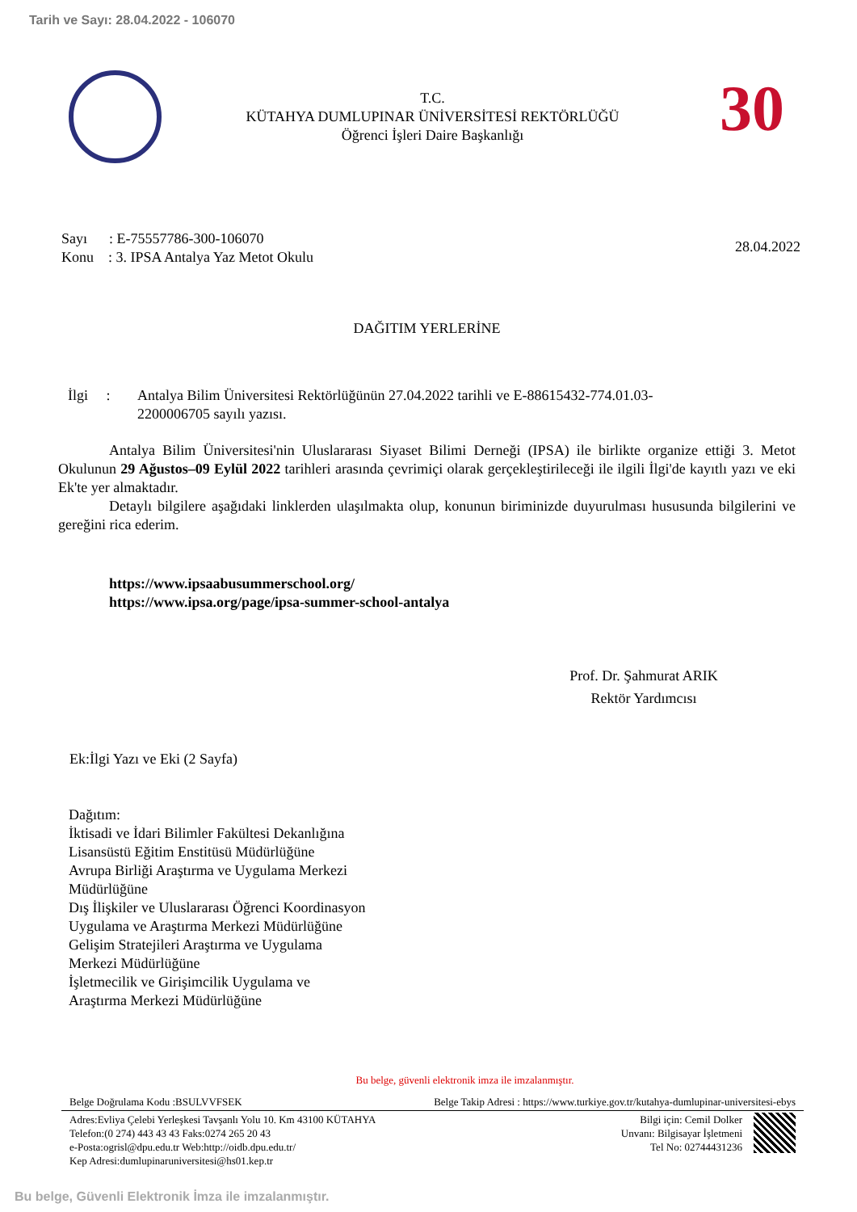Tarih ve Sayı: 28.04.2022 - 106070
T.C.
KÜTAHYA DUMLUPINAR ÜNİVERSİTESİ REKTÖRLÜĞÜ
Öğrenci İşleri Daire Başkanlığı
30
Sayı : E-75557786-300-106070
Konu : 3. IPSA Antalya Yaz Metot Okulu
28.04.2022
DAĞITIM YERLERİNE
İlgi :
Antalya Bilim Üniversitesi Rektörlüğünün 27.04.2022 tarihli ve E-88615432-774.01.03-2200006705 sayılı yazısı.
Antalya Bilim Üniversitesi'nin Uluslararası Siyaset Bilimi Derneği (IPSA) ile birlikte organize ettiği 3. Metot Okulunun 29 Ağustos–09 Eylül 2022 tarihleri arasında çevrimiçi olarak gerçekleştirileceği ile ilgili İlgi'de kayıtlı yazı ve eki Ek'te yer almaktadır.
Detaylı bilgilere aşağıdaki linklerden ulaşılmakta olup, konunun biriminizde duyurulması hususunda bilgilerini ve gereğini rica ederim.
https://www.ipsaabusummerschool.org/
https://www.ipsa.org/page/ipsa-summer-school-antalya
Prof. Dr. Şahmurat ARIK
Rektör Yardımcısı
Ek:İlgi Yazı ve Eki (2 Sayfa)
Dağıtım:
İktisadi ve İdari Bilimler Fakültesi Dekanlığına
Lisansüstü Eğitim Enstitüsü Müdürlüğüne
Avrupa Birliği Araştırma ve Uygulama Merkezi
Müdürlüğüne
Dış İlişkiler ve Uluslararası Öğrenci Koordinasyon
Uygulama ve Araştırma Merkezi Müdürlüğüne
Gelişim Stratejileri Araştırma ve Uygulama
Merkezi Müdürlüğüne
İşletmecilik ve Girişimcilik Uygulama ve
Araştırma Merkezi Müdürlüğüne
Bu belge, güvenli elektronik imza ile imzalanmıştır.
Belge Doğrulama Kodu :BSULVVFSEK Belge Takip Adresi : https://www.turkiye.gov.tr/kutahya-dumlupinar-universitesi-ebys
Adres:Evliya Çelebi Yerleşkesi Tavşanlı Yolu 10. Km 43100 KÜTAHYA
Telefon:(0 274) 443 43 43 Faks:0274 265 20 43
e-Posta:ogrisl@dpu.edu.tr Web:http://oidb.dpu.edu.tr/
Kep Adresi:dumlupinaruniversitesi@hs01.kep.tr
Bilgi için: Cemil Dolker
Unvanı: Bilgisayar İşletmeni
Tel No: 02744431236
Bu belge, Güvenli Elektronik İmza ile imzalanmıştır.